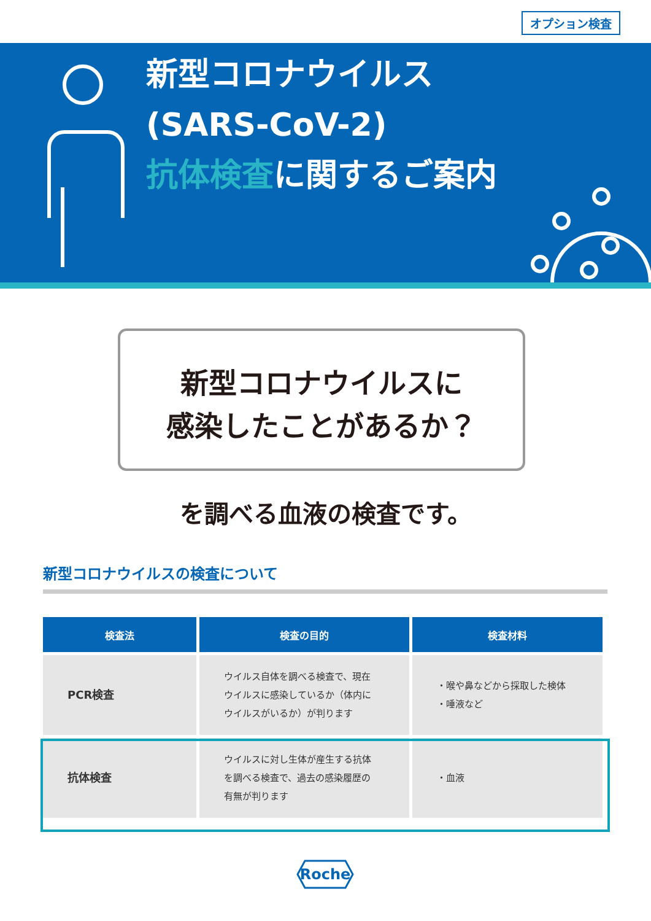オプション検査
新型コロナウイルス
(SARS-CoV-2)
抗体検査に関するご案内
新型コロナウイルスに
感染したことがあるか？
を調べる血液の検査です。
新型コロナウイルスの検査について
| 検査法 | 検査の目的 | 検査材料 |
| --- | --- | --- |
| PCR検査 | ウイルス自体を調べる検査で、現在 ウイルスに感染しているか（体内に ウイルスがいるか）が判ります | ・喉や鼻などから採取した検体 ・唾液など |
| 抗体検査 | ウイルスに対し生体が産生する抗体 を調べる検査で、過去の感染履歴の 有無が判ります | ・血液 |
Roche